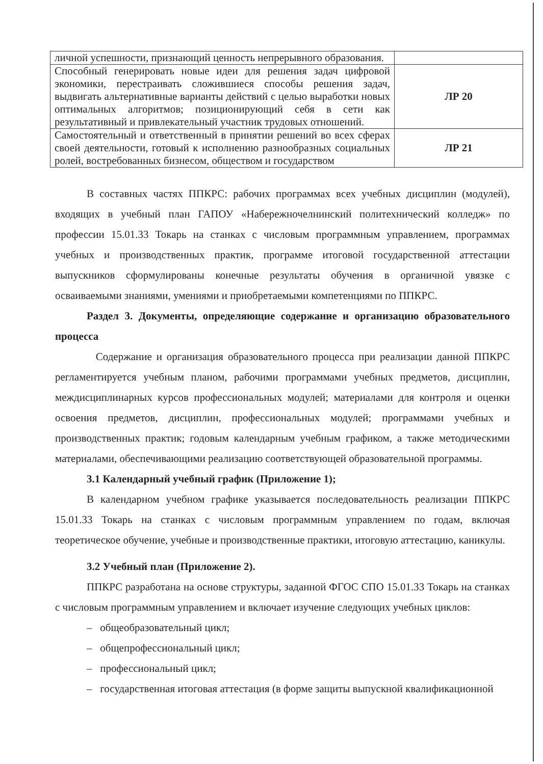| личной успешности, признающий ценность непрерывного образования. | |
| Способный генерировать новые идеи для решения задач цифровой экономики, перестраивать сложившиеся способы решения задач, выдвигать альтернативные варианты действий с целью выработки новых оптимальных алгоритмов; позиционирующий себя в сети как результативный и привлекательный участник трудовых отношений. | ЛР 20 |
| Самостоятельный и ответственный в принятии решений во всех сферах своей деятельности, готовый к исполнению разнообразных социальных ролей, востребованных бизнесом, обществом и государством | ЛР 21 |
В составных частях ППКРС: рабочих программах всех учебных дисциплин (модулей), входящих в учебный план ГАПОУ «Набережночелнинский политехнический колледж» по профессии 15.01.33 Токарь на станках с числовым программным управлением, программах учебных и производственных практик, программе итоговой государственной аттестации выпускников сформулированы конечные результаты обучения в органичной увязке с осваиваемыми знаниями, умениями и приобретаемыми компетенциями по ППКРС.
Раздел 3. Документы, определяющие содержание и организацию образовательного процесса
Содержание и организация образовательного процесса при реализации данной ППКРС регламентируется учебным планом, рабочими программами учебных предметов, дисциплин, междисциплинарных курсов профессиональных модулей; материалами для контроля и оценки освоения предметов, дисциплин, профессиональных модулей; программами учебных и производственных практик; годовым календарным учебным графиком, а также методическими материалами, обеспечивающими реализацию соответствующей образовательной программы.
3.1 Календарный учебный график (Приложение 1);
В календарном учебном графике указывается последовательность реализации ППКРС 15.01.33 Токарь на станках с числовым программным управлением по годам, включая теоретическое обучение, учебные и производственные практики, итоговую аттестацию, каникулы.
3.2 Учебный план (Приложение 2).
ППКРС разработана на основе структуры, заданной ФГОС СПО 15.01.33 Токарь на станках с числовым программным управлением и включает изучение следующих учебных циклов:
– общеобразовательный цикл;
– общепрофессиональный цикл;
– профессиональный цикл;
– государственная итоговая аттестация (в форме защиты выпускной квалификационной